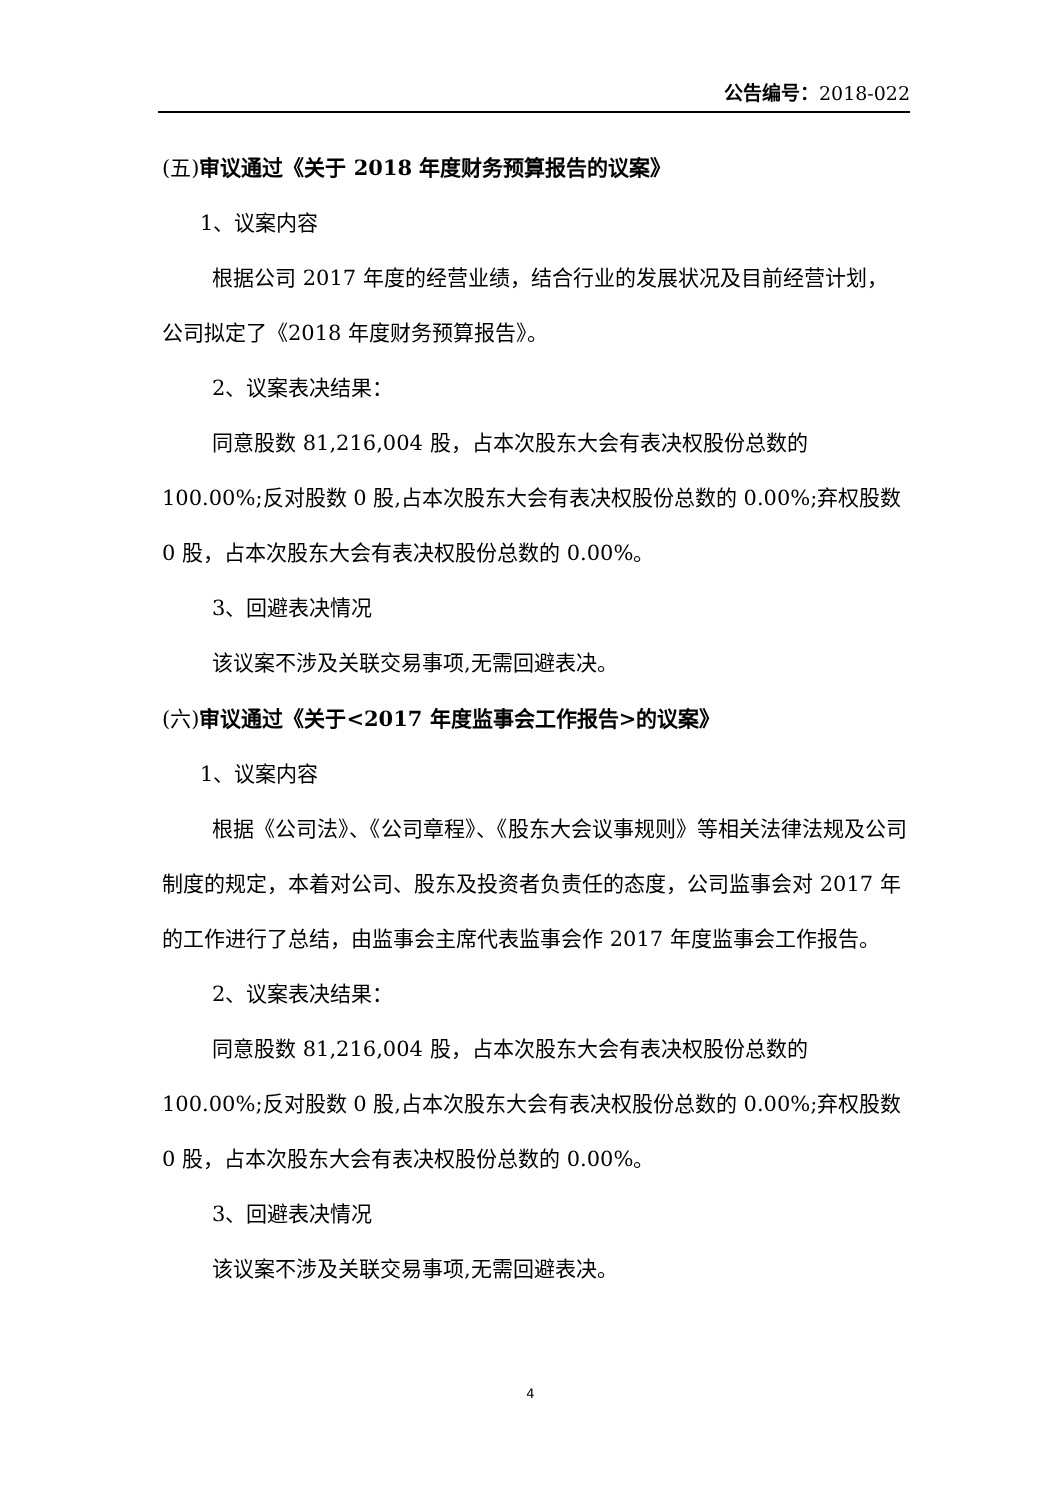公告编号：2018-022
(五)审议通过《关于 2018 年度财务预算报告的议案》
1、议案内容
根据公司 2017 年度的经营业绩，结合行业的发展状况及目前经营计划，公司拟定了《2018 年度财务预算报告》。
2、议案表决结果：
同意股数 81,216,004 股，占本次股东大会有表决权股份总数的 100.00%;反对股数 0 股,占本次股东大会有表决权股份总数的 0.00%;弃权股数 0 股，占本次股东大会有表决权股份总数的 0.00%。
3、回避表决情况
该议案不涉及关联交易事项,无需回避表决。
(六)审议通过《关于<2017 年度监事会工作报告>的议案》
1、议案内容
根据《公司法》、《公司章程》、《股东大会议事规则》等相关法律法规及公司制度的规定，本着对公司、股东及投资者负责任的态度，公司监事会对 2017 年的工作进行了总结，由监事会主席代表监事会作 2017 年度监事会工作报告。
2、议案表决结果：
同意股数 81,216,004 股，占本次股东大会有表决权股份总数的 100.00%;反对股数 0 股,占本次股东大会有表决权股份总数的 0.00%;弃权股数 0 股，占本次股东大会有表决权股份总数的 0.00%。
3、回避表决情况
该议案不涉及关联交易事项,无需回避表决。
4